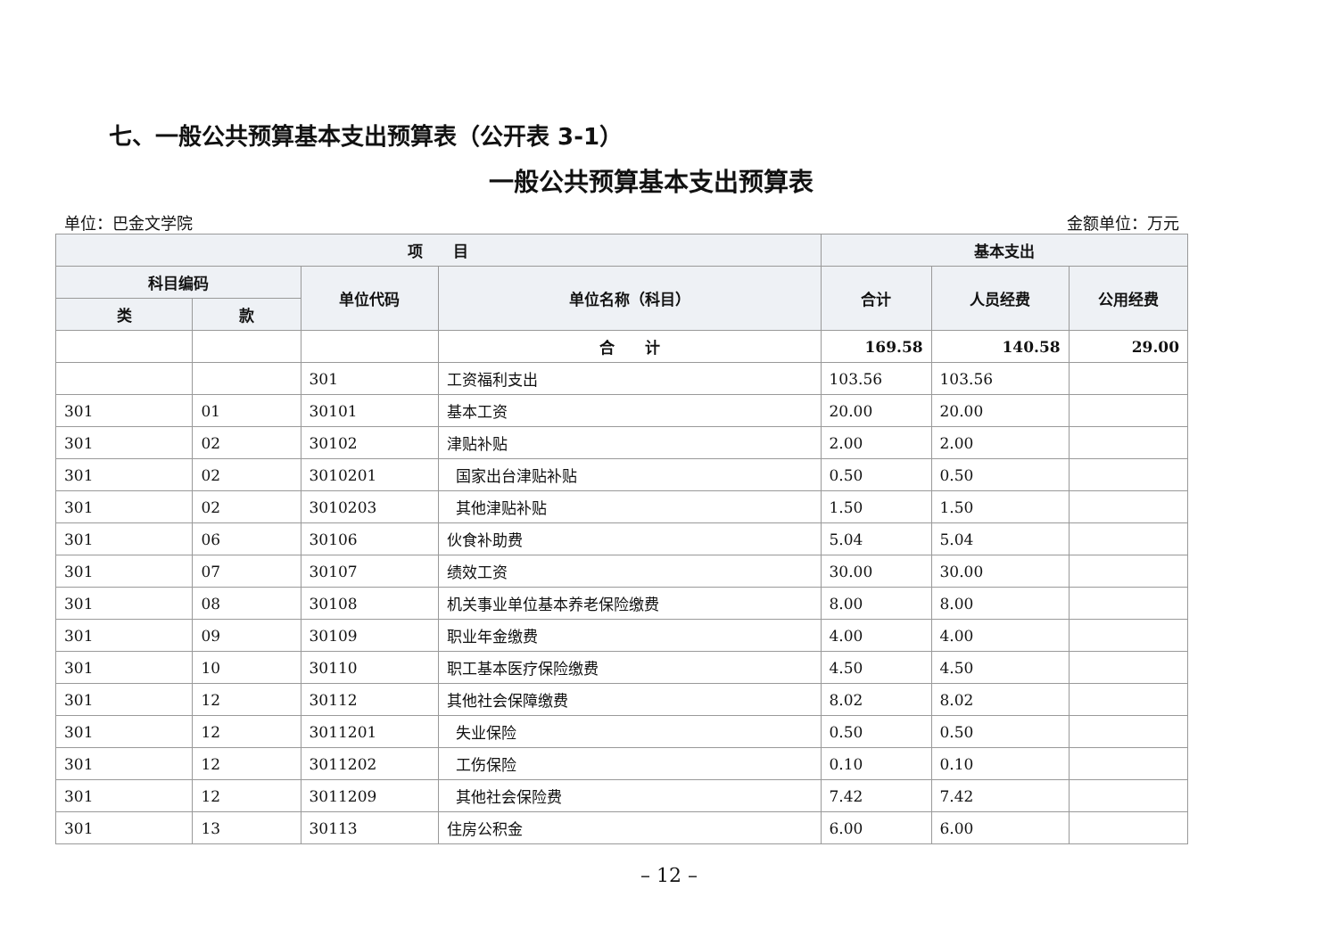七、一般公共预算基本支出预算表（公开表 3-1）
一般公共预算基本支出预算表
单位：巴金文学院 金额单位：万元
| 项 目 | | | | 基本支出 | | |
| --- | --- | --- | --- | --- | --- | --- |
| 科目编码 | | 单位代码 | 单位名称（科目） | 合计 | 人员经费 | 公用经费 |
| 类 | 款 | | | | | |
| | | | 合 计 | 169.58 | 140.58 | 29.00 |
| | | 301 | 工资福利支出 | 103.56 | 103.56 | |
| 301 | 01 | 30101 | 基本工资 | 20.00 | 20.00 | |
| 301 | 02 | 30102 | 津贴补贴 | 2.00 | 2.00 | |
| 301 | 02 | 3010201 | 国家出台津贴补贴 | 0.50 | 0.50 | |
| 301 | 02 | 3010203 | 其他津贴补贴 | 1.50 | 1.50 | |
| 301 | 06 | 30106 | 伙食补助费 | 5.04 | 5.04 | |
| 301 | 07 | 30107 | 绩效工资 | 30.00 | 30.00 | |
| 301 | 08 | 30108 | 机关事业单位基本养老保险缴费 | 8.00 | 8.00 | |
| 301 | 09 | 30109 | 职业年金缴费 | 4.00 | 4.00 | |
| 301 | 10 | 30110 | 职工基本医疗保险缴费 | 4.50 | 4.50 | |
| 301 | 12 | 30112 | 其他社会保障缴费 | 8.02 | 8.02 | |
| 301 | 12 | 3011201 | 失业保险 | 0.50 | 0.50 | |
| 301 | 12 | 3011202 | 工伤保险 | 0.10 | 0.10 | |
| 301 | 12 | 3011209 | 其他社会保险费 | 7.42 | 7.42 | |
| 301 | 13 | 30113 | 住房公积金 | 6.00 | 6.00 | |
– 12 –